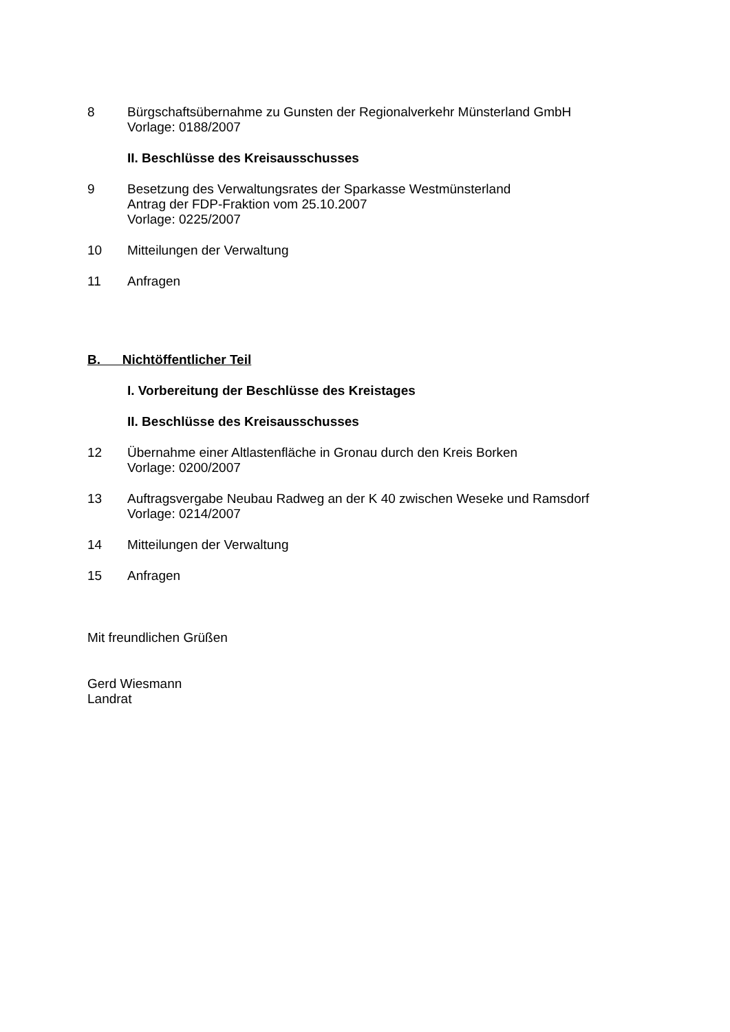8 Bürgschaftsübernahme zu Gunsten der Regionalverkehr Münsterland GmbH
Vorlage: 0188/2007
II. Beschlüsse des Kreisausschusses
9 Besetzung des Verwaltungsrates der Sparkasse Westmünsterland
Antrag der FDP-Fraktion vom 25.10.2007
Vorlage: 0225/2007
10 Mitteilungen der Verwaltung
11 Anfragen
B. Nichtöffentlicher Teil
I. Vorbereitung der Beschlüsse des Kreistages
II. Beschlüsse des Kreisausschusses
12 Übernahme einer Altlastenfläche in Gronau durch den Kreis Borken
Vorlage: 0200/2007
13 Auftragsvergabe Neubau Radweg an der K 40 zwischen Weseke und Ramsdorf
Vorlage: 0214/2007
14 Mitteilungen der Verwaltung
15 Anfragen
Mit freundlichen Grüßen
Gerd Wiesmann
Landrat